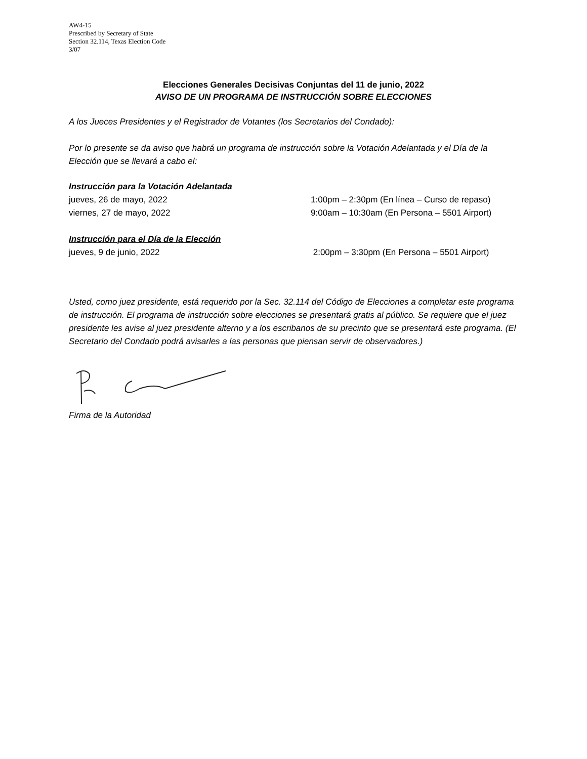AW4-15
Prescribed by Secretary of State
Section 32.114, Texas Election Code
3/07
Elecciones Generales Decisivas Conjuntas del 11 de junio, 2022
AVISO DE UN PROGRAMA DE INSTRUCCIÓN SOBRE ELECCIONES
A los Jueces Presidentes y el Registrador de Votantes (los Secretarios del Condado):
Por lo presente se da aviso que habrá un programa de instrucción sobre la Votación Adelantada y el Día de la Elección que se llevará a cabo el:
Instrucción para la Votación Adelantada
jueves, 26 de mayo, 2022 1:00pm – 2:30pm (En línea – Curso de repaso)
viernes, 27 de mayo, 2022 9:00am – 10:30am (En Persona – 5501 Airport)
Instrucción para el Día de la Elección
jueves, 9 de junio, 2022 2:00pm – 3:30pm (En Persona – 5501 Airport)
Usted, como juez presidente, está requerido por la Sec. 32.114 del Código de Elecciones a completar este programa de instrucción. El programa de instrucción sobre elecciones se presentará gratis al público. Se requiere que el juez presidente les avise al juez presidente alterno y a los escribanos de su precinto que se presentará este programa. (El Secretario del Condado podrá avisarles a las personas que piensan servir de observadores.)
Firma de la Autoridad